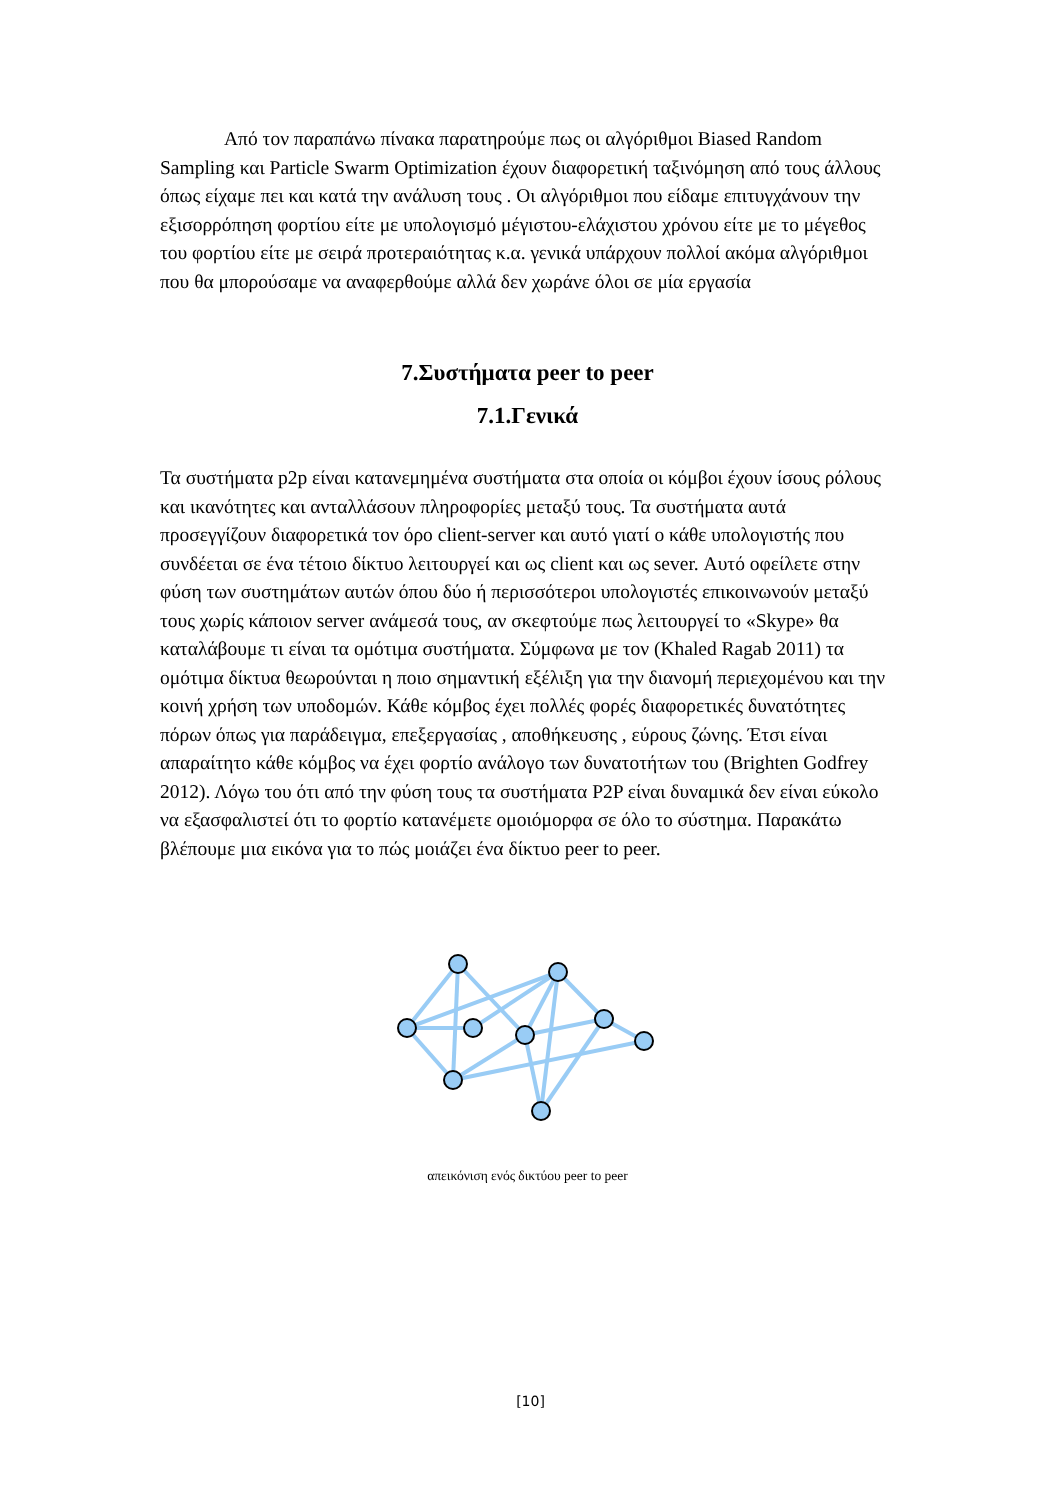Από τον παραπάνω πίνακα παρατηρούμε πως οι αλγόριθμοι Biased Random Sampling και Particle Swarm Optimization έχουν διαφορετική ταξινόμηση από τους άλλους όπως είχαμε πει και κατά την ανάλυση τους . Οι αλγόριθμοι που είδαμε επιτυγχάνουν την εξισορρόπηση φορτίου είτε με υπολογισμό μέγιστου-ελάχιστου χρόνου είτε με το μέγεθος του φορτίου είτε με σειρά προτεραιότητας κ.α. γενικά υπάρχουν πολλοί ακόμα αλγόριθμοι που θα μπορούσαμε να αναφερθούμε αλλά δεν χωράνε όλοι σε μία εργασία
7.Συστήματα peer to peer
7.1.Γενικά
Τα συστήματα p2p είναι κατανεμημένα συστήματα στα οποία οι κόμβοι έχουν ίσους ρόλους και ικανότητες και ανταλλάσουν πληροφορίες μεταξύ τους. Τα συστήματα αυτά προσεγγίζουν διαφορετικά τον όρο client-server και αυτό γιατί ο κάθε υπολογιστής που συνδέεται σε ένα τέτοιο δίκτυο λειτουργεί και ως client και ως sever. Αυτό οφείλετε στην φύση των συστημάτων αυτών όπου δύο ή περισσότεροι υπολογιστές επικοινωνούν μεταξύ τους χωρίς κάποιον server ανάμεσά τους, αν σκεφτούμε πως λειτουργεί το «Skype» θα καταλάβουμε τι είναι τα ομότιμα συστήματα. Σύμφωνα με τον (Khaled Ragab 2011) τα ομότιμα δίκτυα θεωρούνται η ποιο σημαντική εξέλιξη για την διανομή περιεχομένου και την κοινή χρήση των υποδομών. Κάθε κόμβος έχει πολλές φορές διαφορετικές δυνατότητες πόρων όπως για παράδειγμα, επεξεργασίας , αποθήκευσης , εύρους ζώνης. Έτσι είναι απαραίτητο κάθε κόμβος να έχει φορτίο ανάλογο των δυνατοτήτων του (Brighten Godfrey 2012). Λόγω του ότι από την φύση τους τα συστήματα P2P είναι δυναμικά δεν είναι εύκολο να εξασφαλιστεί ότι το φορτίο κατανέμετε ομοιόμορφα σε όλο το σύστημα. Παρακάτω βλέπουμε μια εικόνα για το πώς μοιάζει ένα δίκτυο peer to peer.
απεικόνιση ενός δικτύου peer to peer
[10]